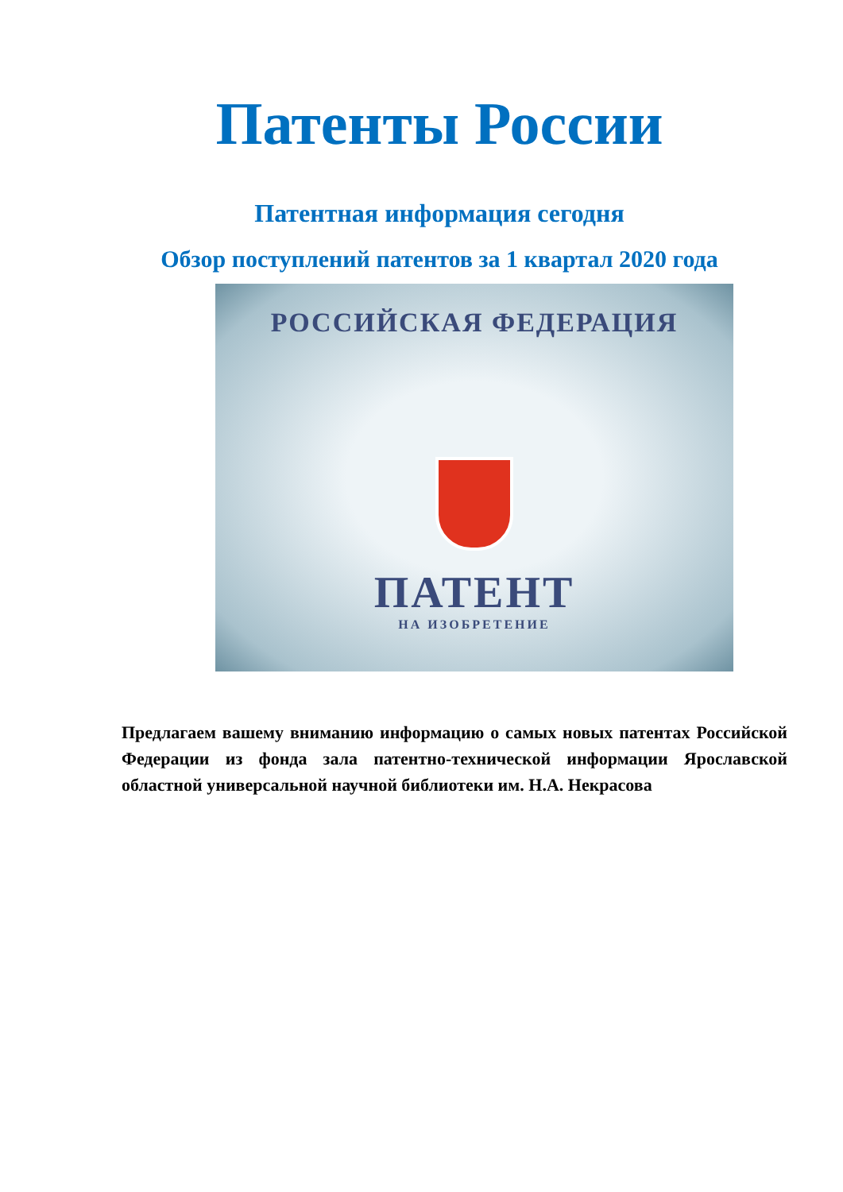Патенты России
Патентная информация сегодня
Обзор поступлений патентов за 1 квартал 2020 года
РОССИЙСКАЯ ФЕДЕРАЦИЯ
ПАТЕНТ
НА ИЗОБРЕТЕНИЕ
Предлагаем вашему вниманию информацию о самых новых патентах Российской Федерации из фонда зала патентно-технической информации Ярославской областной универсальной научной библиотеки им. Н.А. Некрасова